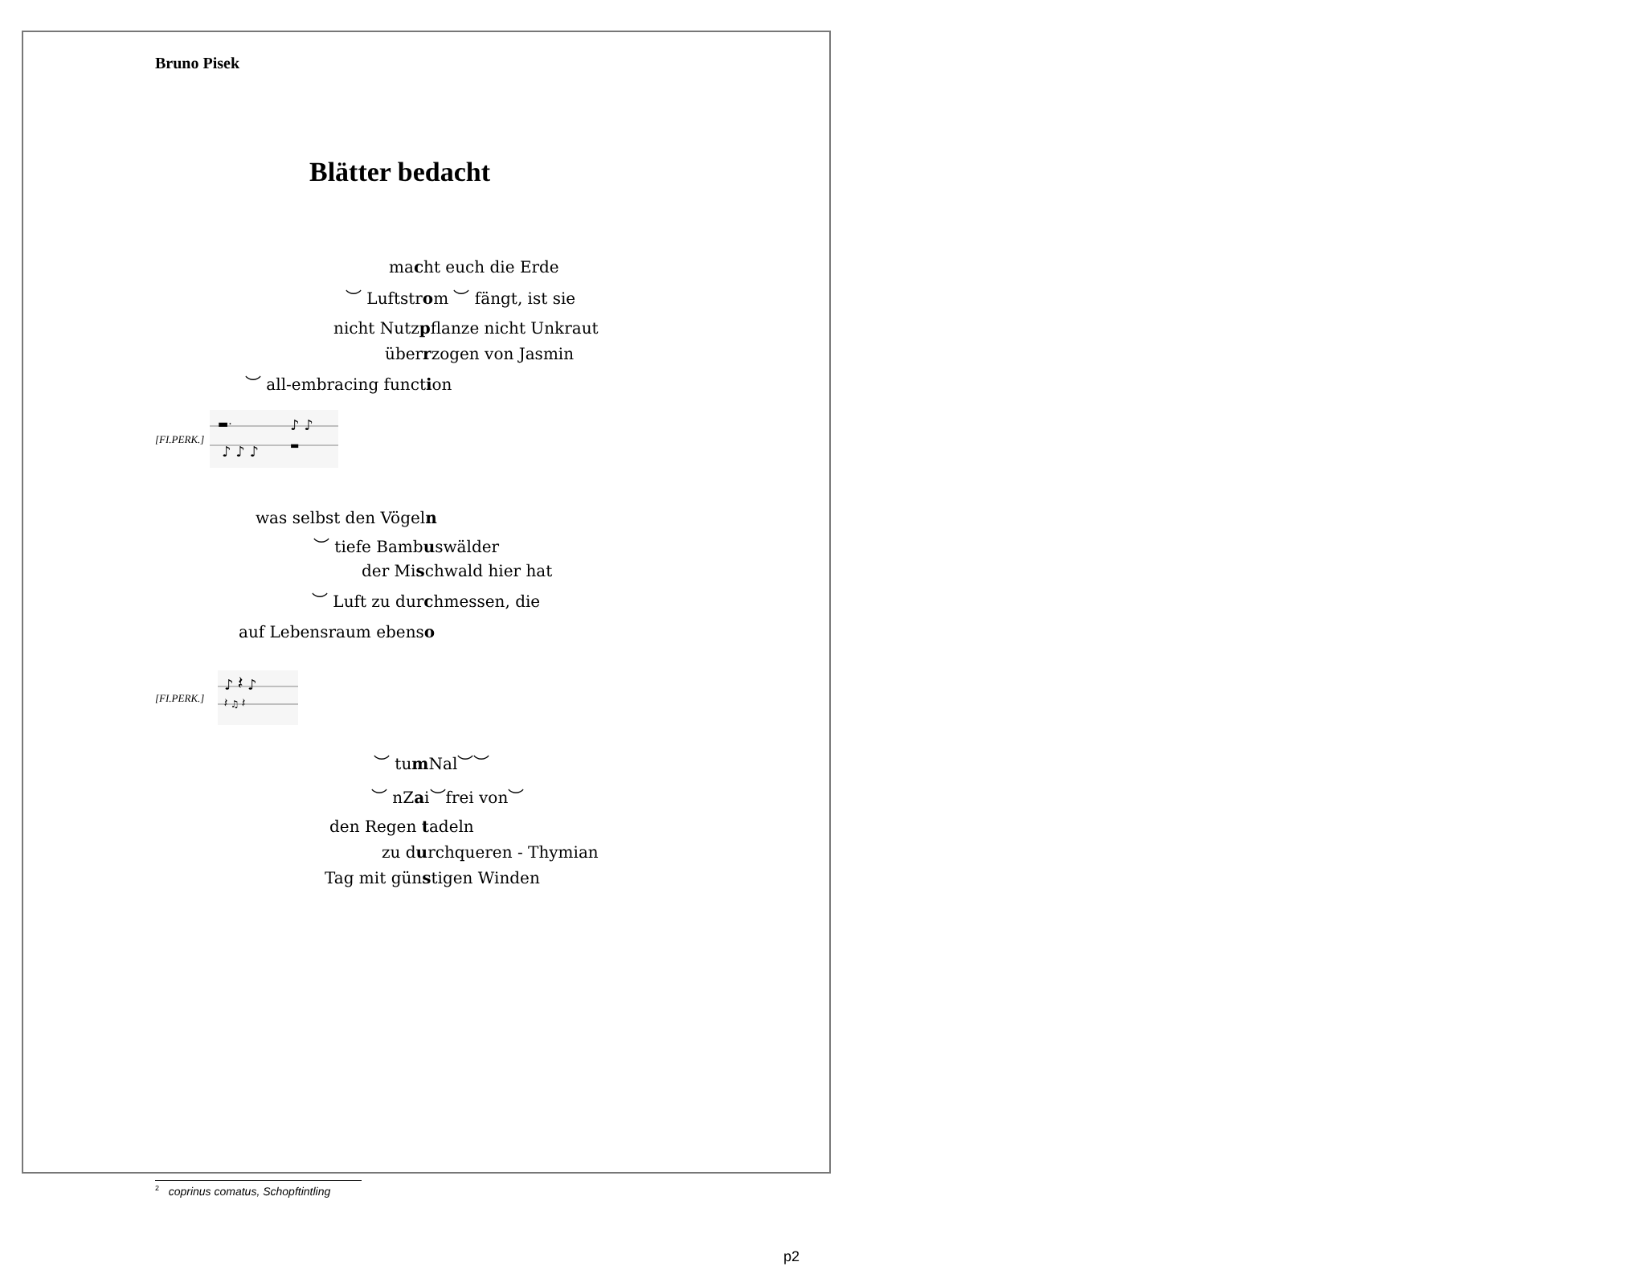Bruno Pisek
Blätter bedacht
macht euch die Erde
︶ Luftstrom ︶ fängt, ist sie
nicht Nutzpflanze nicht Unkraut
überrzogen von Jasmin
︶ all-embracing function
[FI.PERK.]
▬·
♪ ♪
♪ ♪ ♪
▬
was selbst den Vögeln
︶ tiefe Bambuswälder
der Mischwald hier hat
︶ Luft zu durchmessen, die
auf Lebensraum ebenso
[FI.PERK.]
♪ 𝄽 ♪
𝄽 ♫ 𝄽
︶ tum Nal︶︶
︶ nZai︶frei von︶
den Regen tadeln
zu durchqueren - Thymian
Tag mit günstigen Winden
<sup>2</sup> coprinus comatus, Schopftintling
p2